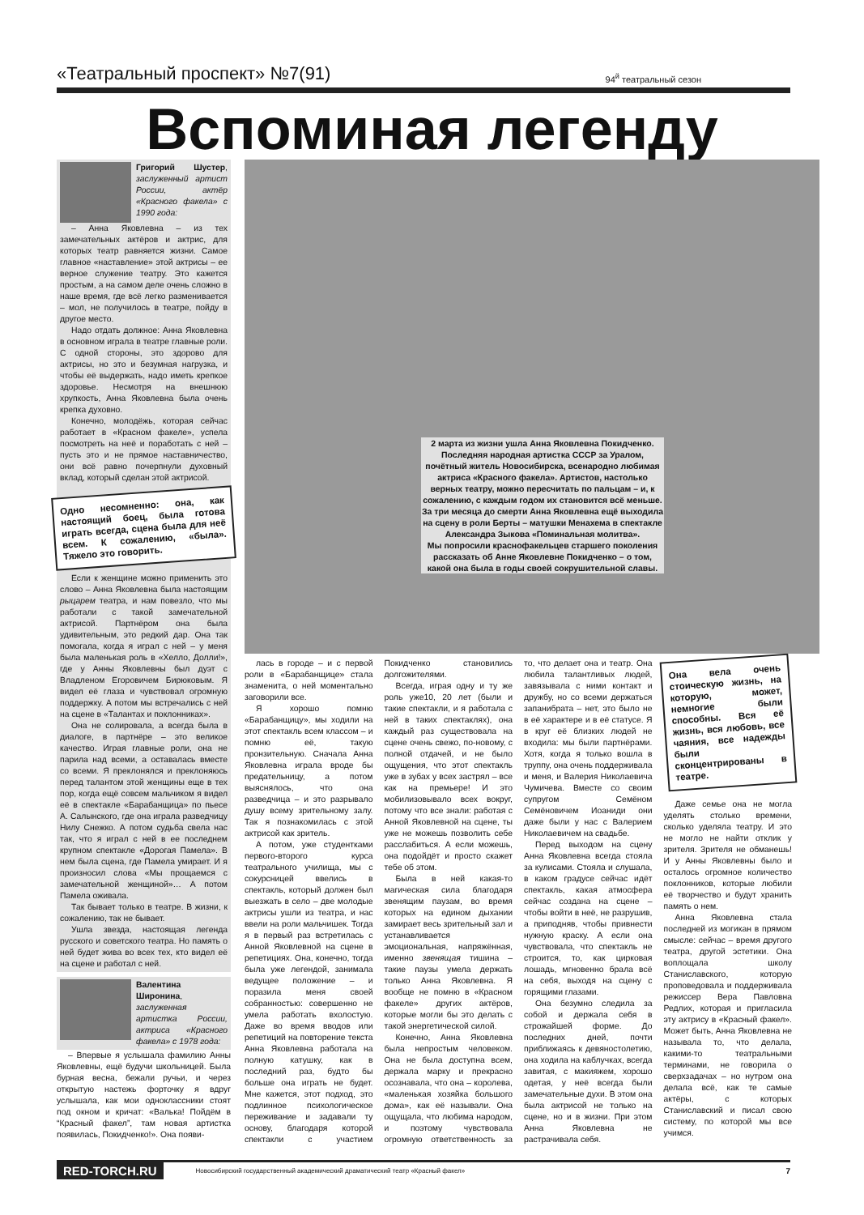«Театральный проспект» №7(91) 94<sup>й</sup> театральный сезон
Вспоминая легенду
Григорий Шустер, заслуженный артист России, актёр «Красного факела» с 1990 года:
– Анна Яковлевна – из тех замечательных актёров и актрис, для которых театр равняется жизни. Самое главное «наставление» этой актрисы – ее верное служение театру. Это кажется простым, а на самом деле очень сложно в наше время, где всё легко разменивается – мол, не получилось в театре, пойду в другое место.
Надо отдать должное: Анна Яковлевна в основном играла в театре главные роли. С одной стороны, это здорово для актрисы, но это и безумная нагрузка, и чтобы её выдержать, надо иметь крепкое здоровье. Несмотря на внешнюю хрупкость, Анна Яковлевна была очень крепка духовно.
Конечно, молодёжь, которая сейчас работает в «Красном факеле», успела посмотреть на неё и поработать с ней – пусть это и не прямое наставничество, они всё равно почерпнули духовный вклад, который сделан этой актрисой.
Одно несомненно: она, как настоящий боец, была готова играть всегда, сцена была для неё всем. К сожалению, «была». Тяжело это говорить.
Если к женщине можно применить это слово – Анна Яковлевна была настоящим рыцарем театра, и нам повезло, что мы работали с такой замечательной актрисой. Партнёром она была удивительным, это редкий дар. Она так помогала, когда я играл с ней – у меня была маленькая роль в «Хелло, Долли!», где у Анны Яковлевны был дуэт с Владленом Егоровичем Бирюковым. Я видел её глаза и чувствовал огромную поддержку. А потом мы встречались с ней на сцене в «Талантах и поклонниках».
Она не солировала, а всегда была в диалоге, в партнёре – это великое качество. Играя главные роли, она не парила над всеми, а оставалась вместе со всеми. Я преклонялся и преклоняюсь перед талантом этой женщины еще в тех пор, когда ещё совсем мальчиком я видел её в спектакле «Барабанщица» по пьесе А. Салынского, где она играла разведчицу Нилу Снежко. А потом судьба свела нас так, что я играл с ней в ее последнем крупном спектакле «Дорогая Памела». В нем была сцена, где Памела умирает. И я произносил слова «Мы прощаемся с замечательной женщиной»… А потом Памела оживала.
Так бывает только в театре. В жизни, к сожалению, так не бывает.
Ушла звезда, настоящая легенда русского и советского театра. Но память о ней будет жива во всех тех, кто видел её на сцене и работал с ней.
Валентина Широнина, заслуженная артистка России, актриса «Красного факела» с 1978 года:
– Впервые я услышала фамилию Анны Яковлевны, ещё будучи школьницей. Была бурная весна, бежали ручьи, и через открытую настежь форточку я вдруг услышала, как мои одноклассники стоят под окном и кричат: «Валька! Пойдём в “Красный факел”, там новая артистка появилась, Покидченко!». Она появи-
2 марта из жизни ушла Анна Яковлевна Покидченко. Последняя народная артистка СССР за Уралом, почётный житель Новосибирска, всенародно любимая актриса «Красного факела». Артистов, настолько верных театру, можно пересчитать по пальцам – и, к сожалению, с каждым годом их становится всё меньше. За три месяца до смерти Анна Яковлевна ещё выходила на сцену в роли Берты – матушки Менахема в спектакле Александра Зыкова «Поминальная молитва».
Мы попросили краснофакельцев старшего поколения рассказать об Анне Яковлевне Покидченко – о том, какой она была в годы своей сокрушительной славы.
лась в городе – и с первой роли в «Барабанщице» стала знаменита, о ней моментально заговорили все.
Я хорошо помню «Барабанщицу», мы ходили на этот спектакль всем классом – и помню её, такую пронзительную. Сначала Анна Яковлевна играла вроде бы предательницу, а потом выяснялось, что она разведчица – и это разрывало душу всему зрительному залу. Так я познакомилась с этой актрисой как зритель.
А потом, уже студентками первого-второго курса театрального училища, мы с сокурсницей ввелись в спектакль, который должен был выезжать в село – две молодые актрисы ушли из театра, и нас ввели на роли мальчишек. Тогда я в первый раз встретилась с Анной Яковлевной на сцене в репетициях. Она, конечно, тогда была уже легендой, занимала ведущее положение – и поразила меня своей собранностью: совершенно не умела работать вхолостую. Даже во время вводов или репетиций на повторение текста Анна Яковлевна работала на полную катушку, как в последний раз, будто бы больше она играть не будет. Мне кажется, этот подход, это подлинное психологическое переживание и задавали ту основу, благодаря которой спектакли с участием Покидченко становились долгожителями.
Всегда, играя одну и ту же роль уже10, 20 лет (были и такие спектакли, и я работала с ней в таких спектаклях), она каждый раз существовала на сцене очень свежо, по-новому, с полной отдачей, и не было ощущения, что этот спектакль уже в зубах у всех застрял – все как на премьере! И это мобилизовывало всех вокруг, потому что все знали: работая с Анной Яковлевной на сцене, ты уже не можешь позволить себе расслабиться. А если можешь, она подойдёт и просто скажет тебе об этом.
Была в ней какая-то магическая сила благодаря звенящим паузам, во время которых на едином дыхании замирает весь зрительный зал и устанавливается эмоциональная, напряжённая, именно звенящая тишина – такие паузы умела держать только Анна Яковлевна. Я вообще не помню в «Красном факеле» других актёров, которые могли бы это делать с такой энергетической силой.
Конечно, Анна Яковлевна была непростым человеком. Она не была доступна всем, держала марку и прекрасно осознавала, что она – королева, «маленькая хозяйка большого дома», как её называли. Она ощущала, что любима народом, и поэтому чувствовала огромную ответственность за то, что делает она и театр. Она любила талантливых людей, завязывала с ними контакт и дружбу, но со всеми держаться запанибрата – нет, это было не в её характере и в её статусе. Я в круг её близких людей не входила: мы были партнёрами. Хотя, когда я только вошла в труппу, она очень поддерживала и меня, и Валерия Николаевича Чумичева. Вместе со своим супругом Семёном Семёновичем Иоаниди они даже были у нас с Валерием Николаевичем на свадьбе.
Перед выходом на сцену Анна Яковлевна всегда стояла за кулисами. Стояла и слушала, в каком градусе сейчас идёт спектакль, какая атмосфера сейчас создана на сцене – чтобы войти в неё, не разрушив, а приподняв, чтобы привнести нужную краску. А если она чувствовала, что спектакль не строится, то, как цирковая лошадь, мгновенно брала всё на себя, выходя на сцену с горящими глазами.
Она безумно следила за собой и держала себя в строжайшей форме. До последних дней, почти приближаясь к девяностолетию, она ходила на каблучках, всегда завитая, с макияжем, хорошо одетая, у неё всегда были замечательные духи. В этом она была актрисой не только на сцене, но и в жизни. При этом Анна Яковлевна не растрачивала себя.
Она вела очень стоическую жизнь, на которую, может, немногие были способны. Вся её жизнь, вся любовь, все чаяния, все надежды были сконцентрированы в театре.
Даже семье она не могла уделять столько времени, сколько уделяла театру. И это не могло не найти отклик у зрителя. Зрителя не обманешь! И у Анны Яковлевны было и осталось огромное количество поклонников, которые любили её творчество и будут хранить память о нем.
Анна Яковлевна стала последней из могикан в прямом смысле: сейчас – время другого театра, другой эстетики. Она воплощала школу Станиславского, которую проповедовала и поддерживала режиссер Вера Павловна Редлих, которая и пригласила эту актрису в «Красный факел». Может быть, Анна Яковлевна не называла то, что делала, какими-то театральными терминами, не говорила о сверхзадачах – но нутром она делала всё, как те самые актёры, с которых Станиславский и писал свою систему, по которой мы все учимся.
RED-TORCH.RU Новосибирский государственный академический драматический театр «Красный факел» 7